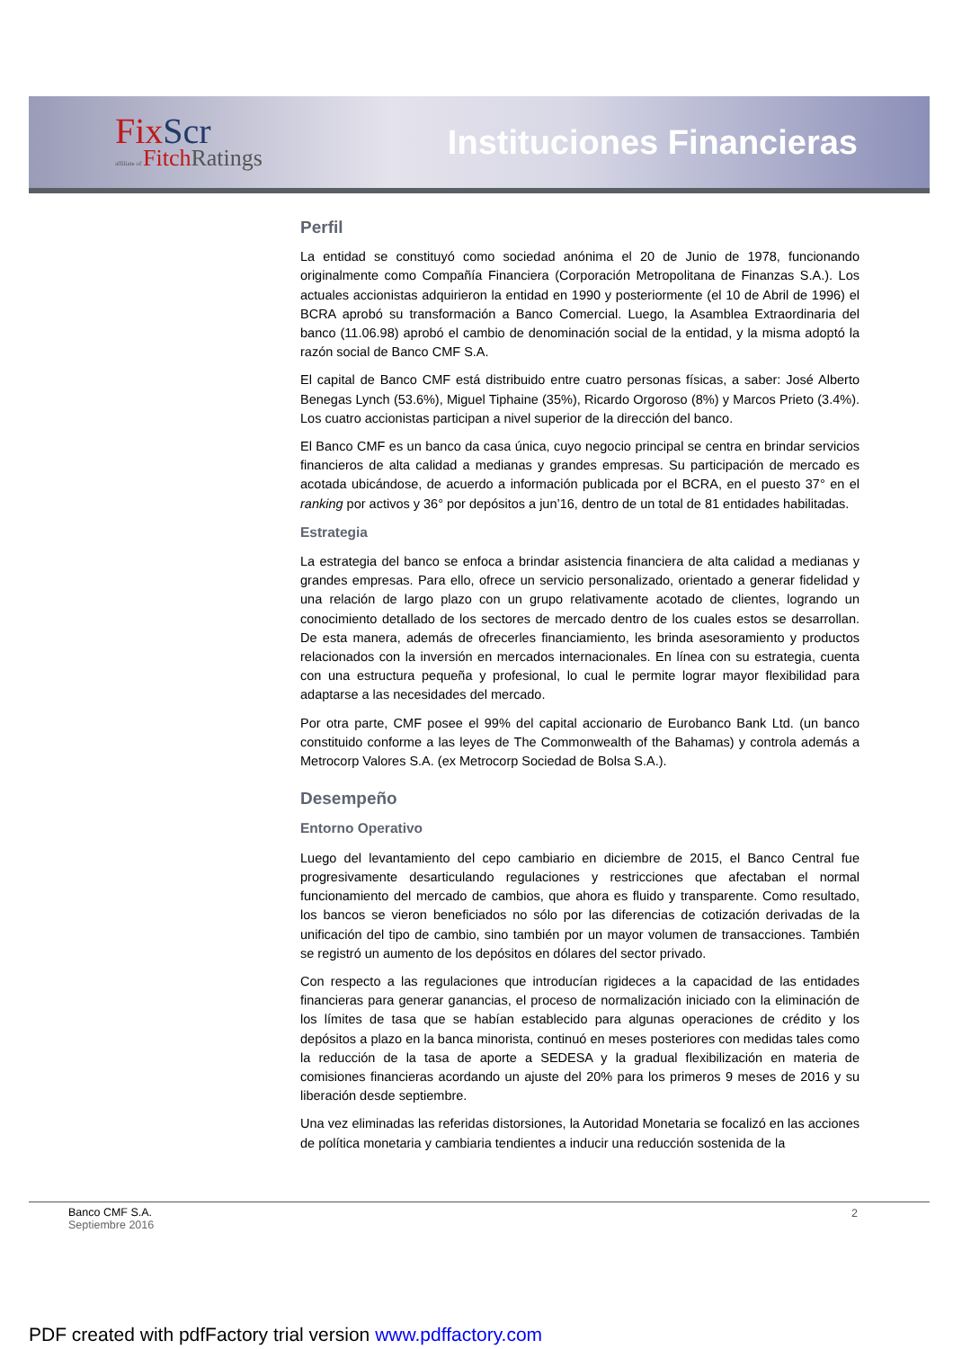FixScr
affiliate of FitchRatings
Instituciones Financieras
Perfil
La entidad se constituyó como sociedad anónima el 20 de Junio de 1978, funcionando originalmente como Compañía Financiera (Corporación Metropolitana de Finanzas S.A.). Los actuales accionistas adquirieron la entidad en 1990 y posteriormente (el 10 de Abril de 1996) el BCRA aprobó su transformación a Banco Comercial. Luego, la Asamblea Extraordinaria del banco (11.06.98) aprobó el cambio de denominación social de la entidad, y la misma adoptó la razón social de Banco CMF S.A.
El capital de Banco CMF está distribuido entre cuatro personas físicas, a saber: José Alberto Benegas Lynch (53.6%), Miguel Tiphaine (35%), Ricardo Orgoroso (8%) y Marcos Prieto (3.4%). Los cuatro accionistas participan a nivel superior de la dirección del banco.
El Banco CMF es un banco da casa única, cuyo negocio principal se centra en brindar servicios financieros de alta calidad a medianas y grandes empresas. Su participación de mercado es acotada ubicándose, de acuerdo a información publicada por el BCRA, en el puesto 37° en el ranking por activos y 36° por depósitos a jun’16, dentro de un total de 81 entidades habilitadas.
Estrategia
La estrategia del banco se enfoca a brindar asistencia financiera de alta calidad a medianas y grandes empresas. Para ello, ofrece un servicio personalizado, orientado a generar fidelidad y una relación de largo plazo con un grupo relativamente acotado de clientes, logrando un conocimiento detallado de los sectores de mercado dentro de los cuales estos se desarrollan. De esta manera, además de ofrecerles financiamiento, les brinda asesoramiento y productos relacionados con la inversión en mercados internacionales. En línea con su estrategia, cuenta con una estructura pequeña y profesional, lo cual le permite lograr mayor flexibilidad para adaptarse a las necesidades del mercado.
Por otra parte, CMF posee el 99% del capital accionario de Eurobanco Bank Ltd. (un banco constituido conforme a las leyes de The Commonwealth of the Bahamas) y controla además a Metrocorp Valores S.A. (ex Metrocorp Sociedad de Bolsa S.A.).
Desempeño
Entorno Operativo
Luego del levantamiento del cepo cambiario en diciembre de 2015, el Banco Central fue progresivamente desarticulando regulaciones y restricciones que afectaban el normal funcionamiento del mercado de cambios, que ahora es fluido y transparente. Como resultado, los bancos se vieron beneficiados no sólo por las diferencias de cotización derivadas de la unificación del tipo de cambio, sino también por un mayor volumen de transacciones. También se registró un aumento de los depósitos en dólares del sector privado.
Con respecto a las regulaciones que introducían rigideces a la capacidad de las entidades financieras para generar ganancias, el proceso de normalización iniciado con la eliminación de los límites de tasa que se habían establecido para algunas operaciones de crédito y los depósitos a plazo en la banca minorista, continuó en meses posteriores con medidas tales como la reducción de la tasa de aporte a SEDESA y la gradual flexibilización en materia de comisiones financieras acordando un ajuste del 20% para los primeros 9 meses de 2016 y su liberación desde septiembre.
Una vez eliminadas las referidas distorsiones, la Autoridad Monetaria se focalizó en las acciones de política monetaria y cambiaria tendientes a inducir una reducción sostenida de la
Banco CMF S.A.
Septiembre 2016
2
PDF created with pdfFactory trial version www.pdffactory.com